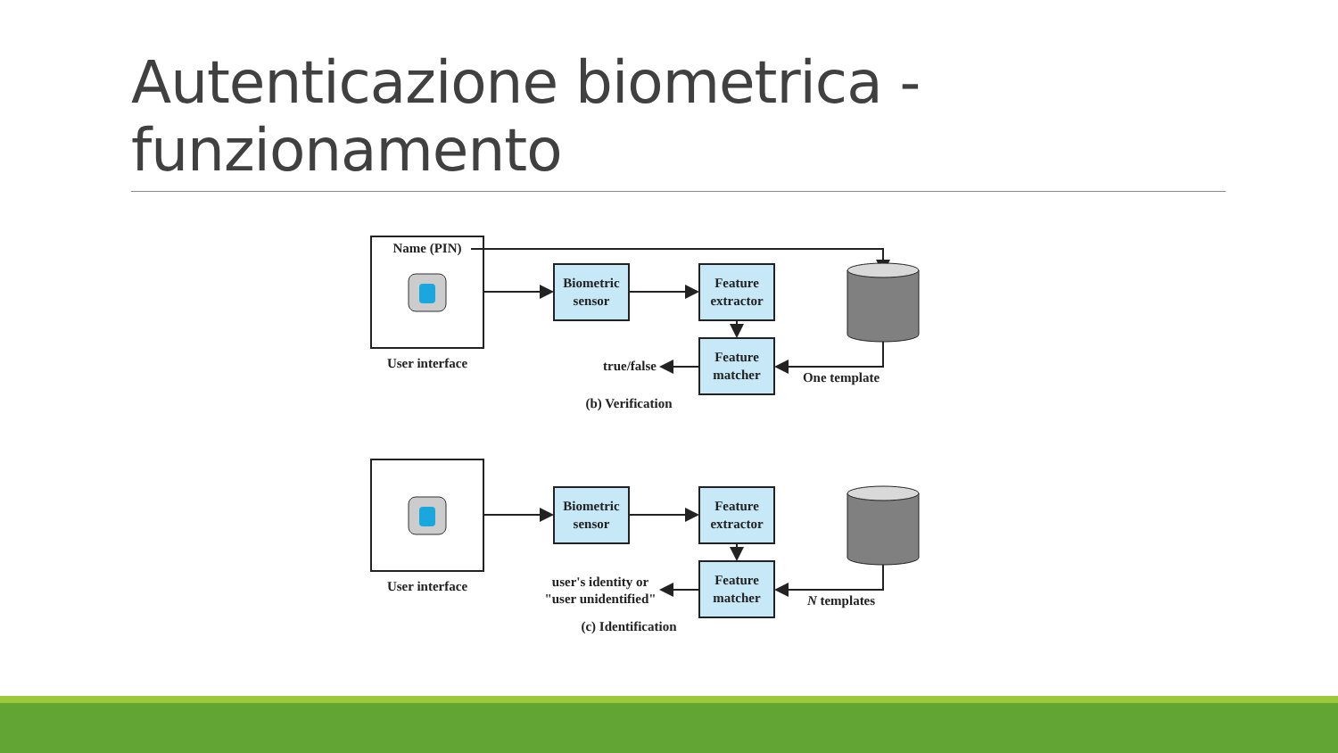Autenticazione biometrica -
funzionamento
Name (PIN)
User interface
Biometric
sensor
Feature
extractor
Feature
matcher
true/false
One template
(b) Verification
User interface
Biometric
sensor
Feature
extractor
Feature
matcher
user's identity or
"user unidentified"
N templates
(c) Identification